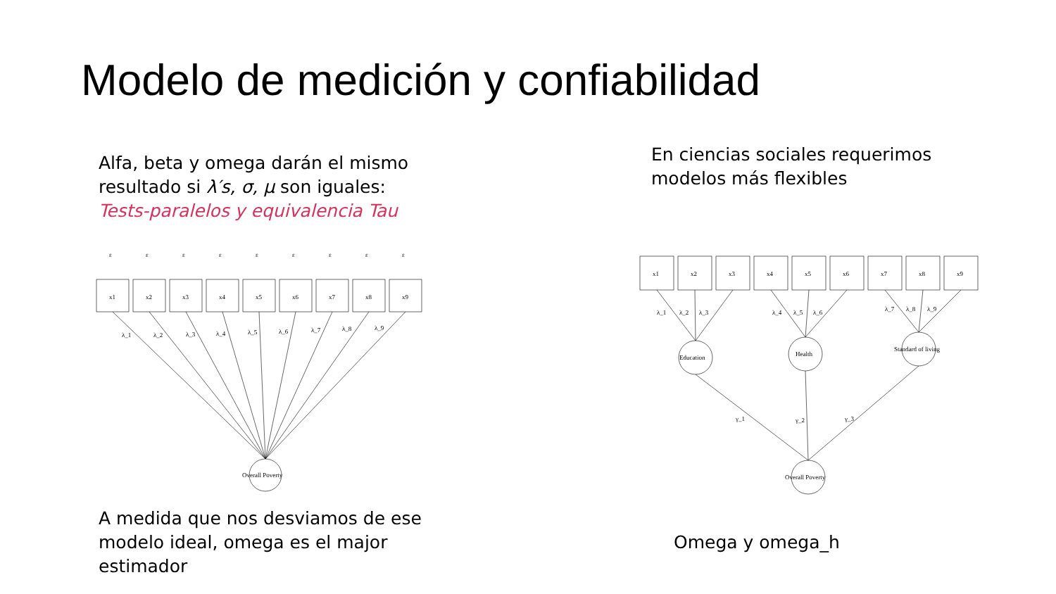Modelo de medición y confiabilidad
Alfa, beta y omega darán el mismo
resultado si λ′s, σ, μ son iguales:
Tests-paralelos y equivalencia Tau
En ciencias sociales requerimos
modelos más flexibles
x1
x2
x3
x4
x5
x6
x7
x8
x9
ε
ε
ε
ε
ε
ε
ε
ε
ε
λ_1
λ_2
λ_3
λ_4
λ_5
λ_6
λ_7
λ_8
λ_9
Overall Poverty
x1
x2
x3
x4
x5
x6
x7
x8
x9
Education
Health
Standard of living
Overall Poverty
λ_1
λ_2
λ_3
λ_4
λ_5
λ_6
λ_7
λ_8
λ_9
γ_1
γ_2
γ_3
A medida que nos desviamos de ese
modelo ideal, omega es el major
estimador
Omega y omega_h